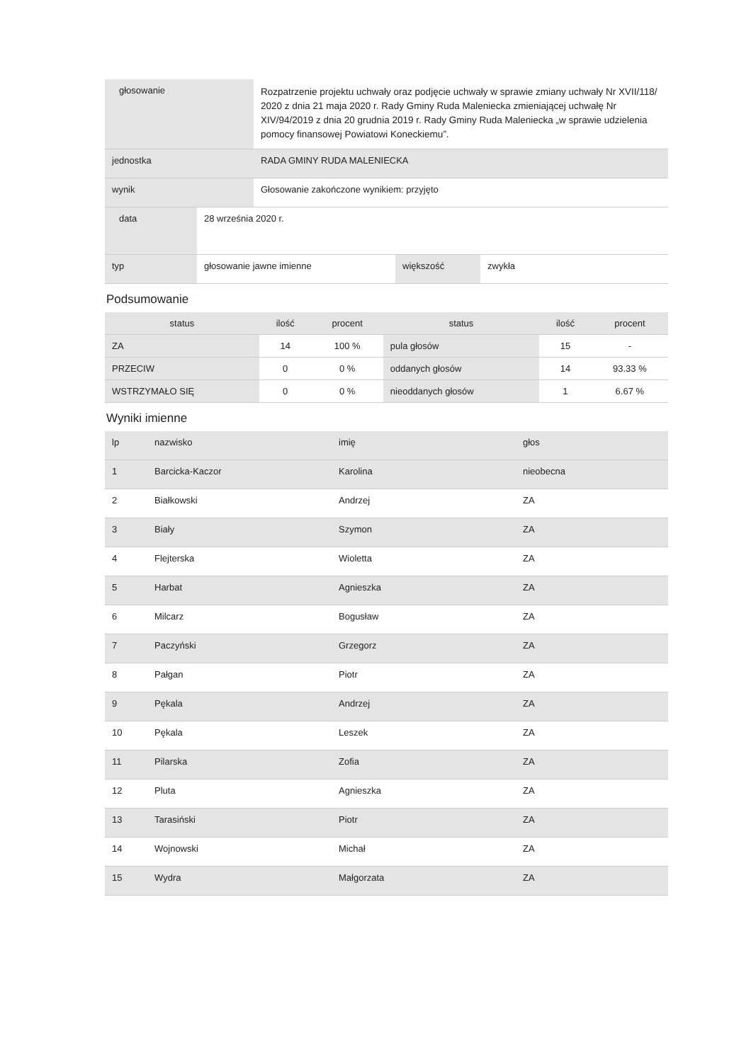| głosowanie | Rozpatrzenie projektu uchwały oraz podjęcie uchwały w sprawie zmiany uchwały Nr XVII/118/ 2020 z dnia 21 maja 2020 r. Rady Gminy Ruda Maleniecka zmieniającej uchwałę Nr XIV/94/2019 z dnia 20 grudnia 2019 r. Rady Gminy Ruda Maleniecka „w sprawie udzielenia pomocy finansowej Powiatowi Koneckiemu”. |
| jednostka | RADA GMINY RUDA MALENIECKA |
| wynik | Głosowanie zakończone wynikiem: przyjęto |
| data | 28 września 2020 r. | | |
| typ | głosowanie jawne imienne | większość | zwykła |
Podsumowanie
| status | ilość | procent | status | ilość | procent |
| --- | --- | --- | --- | --- | --- |
| ZA | 14 | 100 % | pula głosów | 15 | - |
| PRZECIW | 0 | 0 % | oddanych głosów | 14 | 93.33 % |
| WSTRZYMAŁO SIĘ | 0 | 0 % | nieoddanych głosów | 1 | 6.67 % |
Wyniki imienne
| lp | nazwisko | imię | głos |
| --- | --- | --- | --- |
| 1 | Barcicka-Kaczor | Karolina | nieobecna |
| 2 | Białkowski | Andrzej | ZA |
| 3 | Biały | Szymon | ZA |
| 4 | Flejterska | Wioletta | ZA |
| 5 | Harbat | Agnieszka | ZA |
| 6 | Milcarz | Bogusław | ZA |
| 7 | Paczyński | Grzegorz | ZA |
| 8 | Pałgan | Piotr | ZA |
| 9 | Pękala | Andrzej | ZA |
| 10 | Pękala | Leszek | ZA |
| 11 | Pilarska | Zofia | ZA |
| 12 | Pluta | Agnieszka | ZA |
| 13 | Tarasiński | Piotr | ZA |
| 14 | Wojnowski | Michał | ZA |
| 15 | Wydra | Małgorzata | ZA |